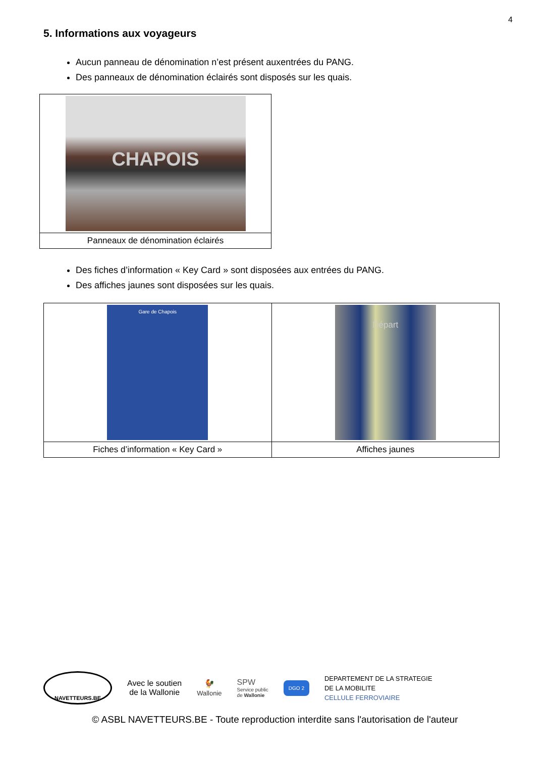4
5. Informations aux voyageurs
Aucun panneau de dénomination n’est présent auxentrées du PANG.
Des panneaux de dénomination éclairés sont disposés sur les quais.
| CHAPOIS |
| Panneaux de dénomination éclairés |
Des fiches d’information « Key Card » sont disposées aux entrées du PANG.
Des affiches jaunes sont disposées sur les quais.
| Gare de Chapois | Départ |
| Fiches d’information « Key Card » | Affiches jaunes |
NAVETTEURS.BE
Avec le soutien
de la Wallonie
🐓
Wallonie
SPW
Service public
de Wallonie
DGO 2
DEPARTEMENT DE LA STRATEGIE
DE LA MOBILITE
CELLULE FERROVIAIRE
© ASBL NAVETTEURS.BE - Toute reproduction interdite sans l'autorisation de l'auteur